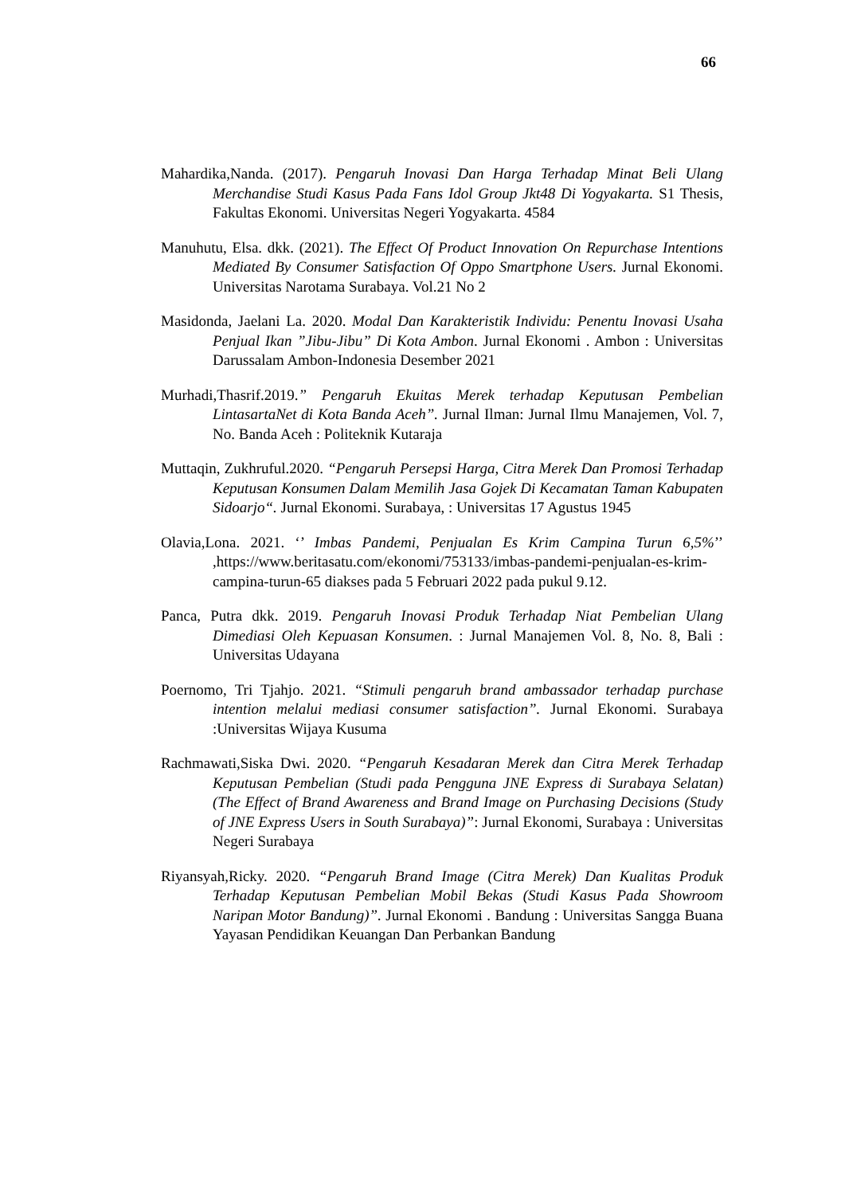66
Mahardika,Nanda. (2017). Pengaruh Inovasi Dan Harga Terhadap Minat Beli Ulang Merchandise Studi Kasus Pada Fans Idol Group Jkt48 Di Yogyakarta. S1 Thesis, Fakultas Ekonomi. Universitas Negeri Yogyakarta. 4584
Manuhutu, Elsa. dkk. (2021). The Effect Of Product Innovation On Repurchase Intentions Mediated By Consumer Satisfaction Of Oppo Smartphone Users. Jurnal Ekonomi. Universitas Narotama Surabaya. Vol.21 No 2
Masidonda, Jaelani La. 2020. Modal Dan Karakteristik Individu: Penentu Inovasi Usaha Penjual Ikan ”Jibu-Jibu” Di Kota Ambon. Jurnal Ekonomi . Ambon : Universitas Darussalam Ambon-Indonesia Desember 2021
Murhadi,Thasrif.2019.” Pengaruh Ekuitas Merek terhadap Keputusan Pembelian LintasartaNet di Kota Banda Aceh”. Jurnal Ilman: Jurnal Ilmu Manajemen, Vol. 7, No. Banda Aceh : Politeknik Kutaraja
Muttaqin, Zukhruful.2020. “Pengaruh Persepsi Harga, Citra Merek Dan Promosi Terhadap Keputusan Konsumen Dalam Memilih Jasa Gojek Di Kecamatan Taman Kabupaten Sidoarjo“. Jurnal Ekonomi. Surabaya, : Universitas 17 Agustus 1945
Olavia,Lona. 2021. ‘’ Imbas Pandemi, Penjualan Es Krim Campina Turun 6,5%’’ ,https://www.beritasatu.com/ekonomi/753133/imbas-pandemi-penjualan-es-krim-campina-turun-65 diakses pada 5 Februari 2022 pada pukul 9.12.
Panca, Putra dkk. 2019. Pengaruh Inovasi Produk Terhadap Niat Pembelian Ulang Dimediasi Oleh Kepuasan Konsumen. : Jurnal Manajemen Vol. 8, No. 8, Bali : Universitas Udayana
Poernomo, Tri Tjahjo. 2021. “Stimuli pengaruh brand ambassador terhadap purchase intention melalui mediasi consumer satisfaction”. Jurnal Ekonomi. Surabaya :Universitas Wijaya Kusuma
Rachmawati,Siska Dwi. 2020. “Pengaruh Kesadaran Merek dan Citra Merek Terhadap Keputusan Pembelian (Studi pada Pengguna JNE Express di Surabaya Selatan) (The Effect of Brand Awareness and Brand Image on Purchasing Decisions (Study of JNE Express Users in South Surabaya)”: Jurnal Ekonomi, Surabaya : Universitas Negeri Surabaya
Riyansyah,Ricky. 2020. “Pengaruh Brand Image (Citra Merek) Dan Kualitas Produk Terhadap Keputusan Pembelian Mobil Bekas (Studi Kasus Pada Showroom Naripan Motor Bandung)”. Jurnal Ekonomi . Bandung : Universitas Sangga Buana Yayasan Pendidikan Keuangan Dan Perbankan Bandung